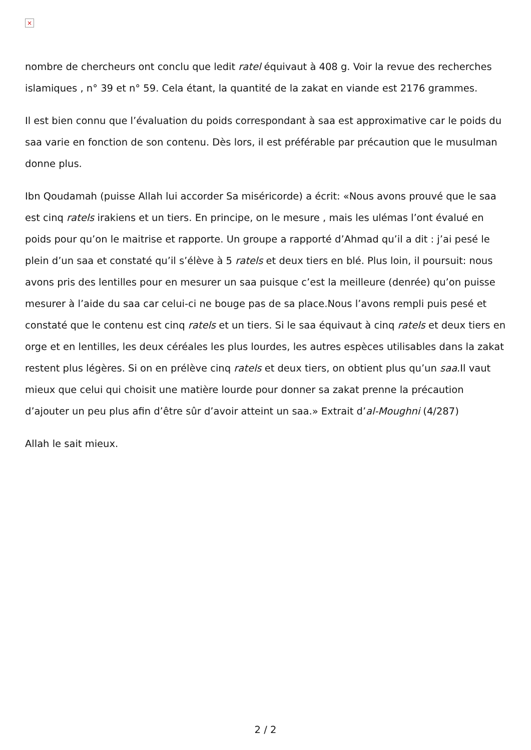×
nombre de chercheurs ont conclu que ledit ratel équivaut à 408 g. Voir la revue des recherches islamiques , n° 39 et n° 59. Cela étant, la quantité de la zakat en viande est 2176 grammes.
Il est bien connu que l’évaluation du poids correspondant à saa est approximative car le poids du saa varie en fonction de son contenu. Dès lors, il est préférable par précaution que le musulman donne plus.
Ibn Qoudamah (puisse Allah lui accorder Sa miséricorde) a écrit: «Nous avons prouvé que le saa est cinq ratels irakiens et un tiers. En principe, on le mesure , mais les ulémas l’ont évalué en poids pour qu’on le maitrise et rapporte. Un groupe a rapporté d’Ahmad qu’il a dit : j’ai pesé le plein d’un saa et constaté qu’il s’élève à 5 ratels et deux tiers en blé. Plus loin, il poursuit: nous avons pris des lentilles pour en mesurer un saa puisque c’est la meilleure (denrée) qu’on puisse mesurer à l’aide du saa car celui-ci ne bouge pas de sa place.Nous l’avons rempli puis pesé et constaté que le contenu est cinq ratels et un tiers. Si le saa équivaut à cinq ratels et deux tiers en orge et en lentilles, les deux céréales les plus lourdes, les autres espèces utilisables dans la zakat restent plus légères. Si on en prélève cinq ratels et deux tiers, on obtient plus qu’un saa.Il vaut mieux que celui qui choisit une matière lourde pour donner sa zakat prenne la précaution d’ajouter un peu plus afin d’être sûr d’avoir atteint un saa.» Extrait d’al-Moughni (4/287)
Allah le sait mieux.
2 / 2